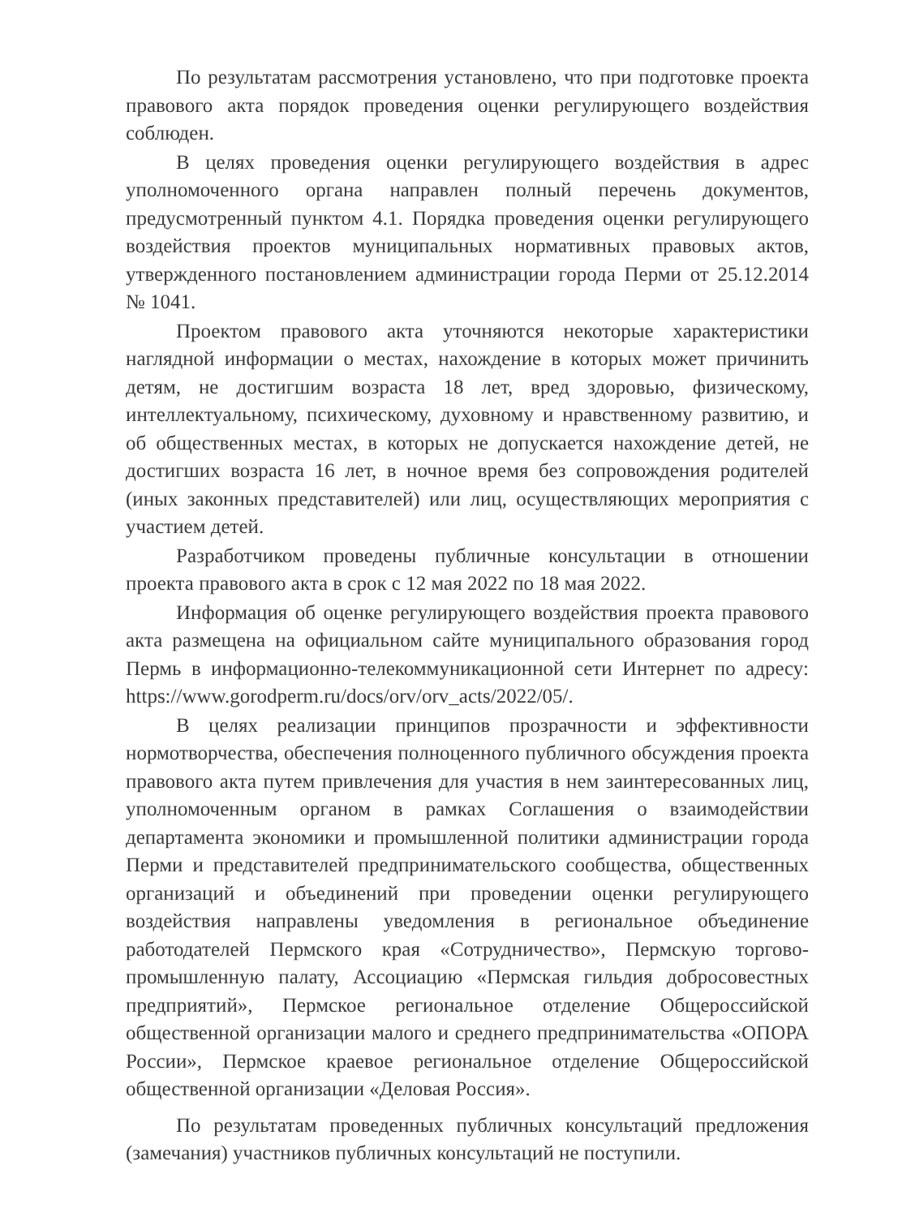По результатам рассмотрения установлено, что при подготовке проекта правового акта порядок проведения оценки регулирующего воздействия соблюден.
В целях проведения оценки регулирующего воздействия в адрес уполномоченного органа направлен полный перечень документов, предусмотренный пунктом 4.1. Порядка проведения оценки регулирующего воздействия проектов муниципальных нормативных правовых актов, утвержденного постановлением администрации города Перми от 25.12.2014 № 1041.
Проектом правового акта уточняются некоторые характеристики наглядной информации о местах, нахождение в которых может причинить детям, не достигшим возраста 18 лет, вред здоровью, физическому, интеллектуальному, психическому, духовному и нравственному развитию, и об общественных местах, в которых не допускается нахождение детей, не достигших возраста 16 лет, в ночное время без сопровождения родителей (иных законных представителей) или лиц, осуществляющих мероприятия с участием детей.
Разработчиком проведены публичные консультации в отношении проекта правового акта в срок с 12 мая 2022 по 18 мая 2022.
Информация об оценке регулирующего воздействия проекта правового акта размещена на официальном сайте муниципального образования город Пермь в информационно-телекоммуникационной сети Интернет по адресу: https://www.gorodperm.ru/docs/orv/orv_acts/2022/05/.
В целях реализации принципов прозрачности и эффективности нормотворчества, обеспечения полноценного публичного обсуждения проекта правового акта путем привлечения для участия в нем заинтересованных лиц, уполномоченным органом в рамках Соглашения о взаимодействии департамента экономики и промышленной политики администрации города Перми и представителей предпринимательского сообщества, общественных организаций и объединений при проведении оценки регулирующего воздействия направлены уведомления в региональное объединение работодателей Пермского края «Сотрудничество», Пермскую торгово-промышленную палату, Ассоциацию «Пермская гильдия добросовестных предприятий», Пермское региональное отделение Общероссийской общественной организации малого и среднего предпринимательства «ОПОРА России», Пермское краевое региональное отделение Общероссийской общественной организации «Деловая Россия».
По результатам проведенных публичных консультаций предложения (замечания) участников публичных консультаций не поступили.